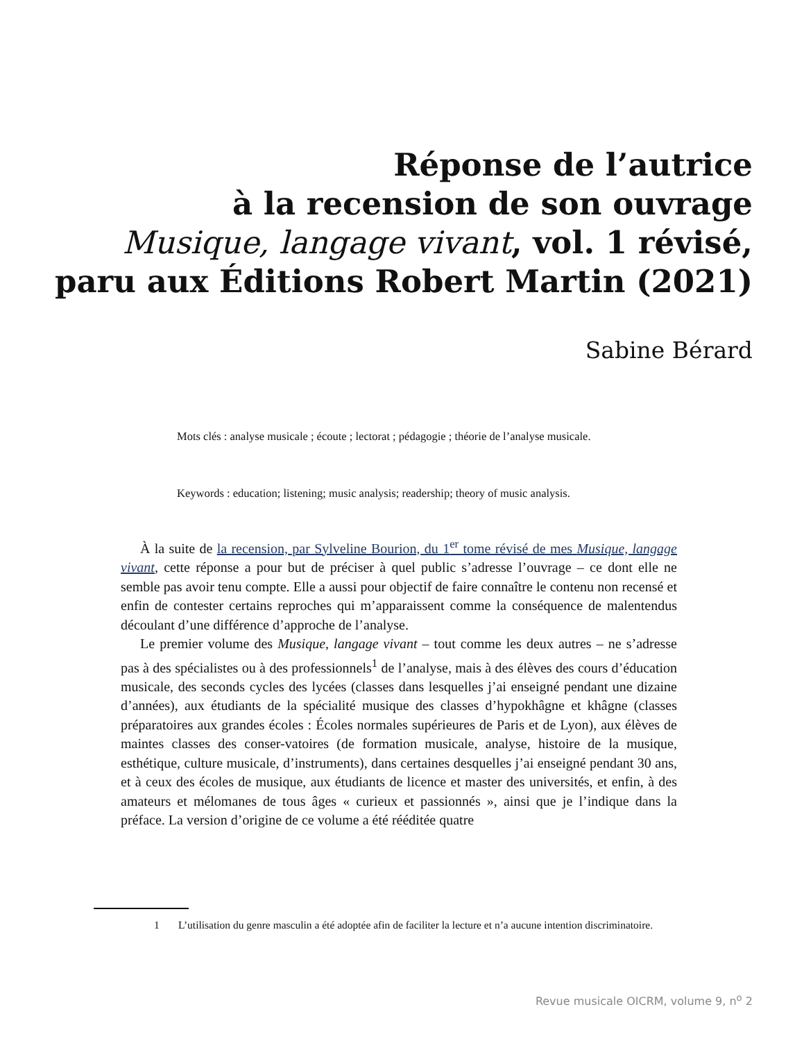Réponse de l’autrice
à la recension de son ouvrage
Musique, langage vivant, vol. 1 révisé,
paru aux Éditions Robert Martin (2021)
Sabine Bérard
Mots clés : analyse musicale ; écoute ; lectorat ; pédagogie ; théorie de l’analyse musicale.
Keywords : education; listening; music analysis; readership; theory of music analysis.
À la suite de la recension, par Sylveline Bourion, du 1<sup>er</sup> tome révisé de mes Musique, langage vivant, cette réponse a pour but de préciser à quel public s’adresse l’ouvrage – ce dont elle ne semble pas avoir tenu compte. Elle a aussi pour objectif de faire connaître le contenu non recensé et enfin de contester certains reproches qui m’apparaissent comme la conséquence de malentendus découlant d’une différence d’approche de l’analyse.
Le premier volume des Musique, langage vivant – tout comme les deux autres – ne s’adresse pas à des spécialistes ou à des professionnels<sup>1</sup> de l’analyse, mais à des élèves des cours d’éducation musicale, des seconds cycles des lycées (classes dans lesquelles j’ai enseigné pendant une dizaine d’années), aux étudiants de la spécialité musique des classes d’hypokhâgne et khâgne (classes préparatoires aux grandes écoles : Écoles normales supérieures de Paris et de Lyon), aux élèves de maintes classes des conser-vatoires (de formation musicale, analyse, histoire de la musique, esthétique, culture musicale, d’instruments), dans certaines desquelles j’ai enseigné pendant 30 ans, et à ceux des écoles de musique, aux étudiants de licence et master des universités, et enfin, à des amateurs et mélomanes de tous âges « curieux et passionnés », ainsi que je l’indique dans la préface. La version d’origine de ce volume a été rééditée quatre
1 L’utilisation du genre masculin a été adoptée afin de faciliter la lecture et n’a aucune intention discriminatoire.
Revue musicale OICRM, volume 9, n<sup>o</sup> 2